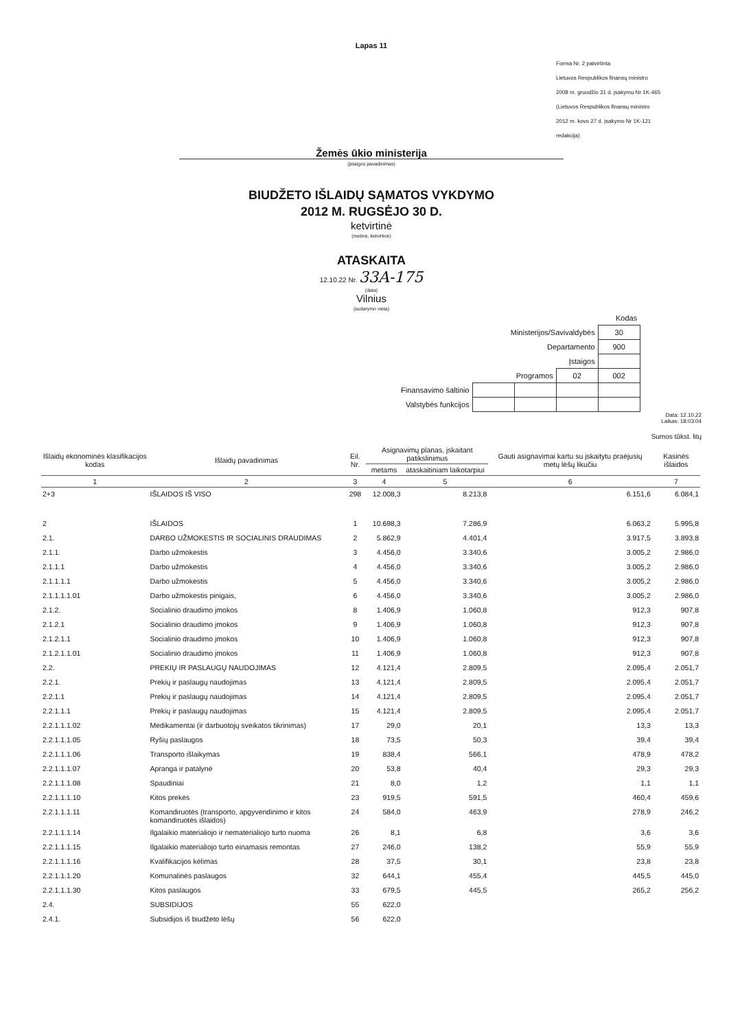Lapas 11
Forma Nr. 2 patvirtinta
Lietuvos Respublikos finansų ministro
2008 m. gruodžio 31 d. įsakymu Nr 1K-465
(Lietuvos Respublikos finansų ministro
2012 m. kovo 27 d. įsakymo Nr 1K-121
redakcija)
Žemės ūkio ministerija
(įstaigos pavadinimas)
BIUDŽETO IŠLAIDŲ SĄMATOS VYKDYMO
2012 M. RUGSĖJO 30 D.
ketvirtinė
(metinė, ketvirtinė)
ATASKAITA
12.10.22 Nr. 33A-175
(data)
Vilnius
(sudarymo vieta)
| Kodas | | | | |
| Ministerijos/Savivaldybės | | | | 30 |
| Departamento | | | | 900 |
| Įstaigos | | | | |
| Programos | | | 02 | 002 |
| Finansavimo šaltinio | | | | |
| Valstybės funkcijos | | | | |
Data: 12.10.22
Laikas: 18:03:04
Sumos tūkst. litų
| Išlaidų ekonominės klasifikacijos kodas | Išlaidų pavadinimas | Eil. Nr. | Asignavimų planas, įskaitant patikslinimus | | Gauti asignavimai kartu su įskaitytu praėjusių metų lėšų likučiu | Kasinės išlaidos |
| --- | --- | --- | --- | --- | --- | --- |
| | | | metams | ataskaitiniam laikotarpiui | | |
| 1 | 2 | 3 | 4 | 5 | 6 | 7 |
| 2+3 | IŠLAIDOS IŠ VISO | 298 | 12.008,3 | 8.213,8 | 6.151,6 | 6.084,1 |
| 2 | IŠLAIDOS | 1 | 10.698,3 | 7.286,9 | 6.063,2 | 5.995,8 |
| 2.1. | DARBO UŽMOKESTIS IR SOCIALINIS DRAUDIMAS | 2 | 5.862,9 | 4.401,4 | 3.917,5 | 3.893,8 |
| 2.1.1. | Darbo užmokestis | 3 | 4.456,0 | 3.340,6 | 3.005,2 | 2.986,0 |
| 2.1.1.1 | Darbo užmokestis | 4 | 4.456,0 | 3.340,6 | 3.005,2 | 2.986,0 |
| 2.1.1.1.1 | Darbo užmokestis | 5 | 4.456,0 | 3.340,6 | 3.005,2 | 2.986,0 |
| 2.1.1.1.1.01 | Darbo užmokestis pinigais, | 6 | 4.456,0 | 3.340,6 | 3.005,2 | 2.986,0 |
| 2.1.2. | Socialinio draudimo įmokos | 8 | 1.406,9 | 1.060,8 | 912,3 | 907,8 |
| 2.1.2.1 | Socialinio draudimo įmokos | 9 | 1.406,9 | 1.060,8 | 912,3 | 907,8 |
| 2.1.2.1.1 | Socialinio draudimo įmokos | 10 | 1.406,9 | 1.060,8 | 912,3 | 907,8 |
| 2.1.2.1.1.01 | Socialinio draudimo įmokos | 11 | 1.406,9 | 1.060,8 | 912,3 | 907,8 |
| 2.2. | PREKIŲ IR PASLAUGŲ NAUDOJIMAS | 12 | 4.121,4 | 2.809,5 | 2.095,4 | 2.051,7 |
| 2.2.1. | Prekių ir paslaugų naudojimas | 13 | 4.121,4 | 2.809,5 | 2.095,4 | 2.051,7 |
| 2.2.1.1 | Prekių ir paslaugų naudojimas | 14 | 4.121,4 | 2.809,5 | 2.095,4 | 2.051,7 |
| 2.2.1.1.1 | Prekių ir paslaugų naudojimas | 15 | 4.121,4 | 2.809,5 | 2.095,4 | 2.051,7 |
| 2.2.1.1.1.02 | Medikamentai (ir darbuotojų sveikatos tikrinimas) | 17 | 29,0 | 20,1 | 13,3 | 13,3 |
| 2.2.1.1.1.05 | Ryšių paslaugos | 18 | 73,5 | 50,3 | 39,4 | 39,4 |
| 2.2.1.1.1.06 | Transporto išlaikymas | 19 | 838,4 | 566,1 | 478,9 | 478,2 |
| 2.2.1.1.1.07 | Apranga ir patalynė | 20 | 53,8 | 40,4 | 29,3 | 29,3 |
| 2.2.1.1.1.08 | Spaudiniai | 21 | 8,0 | 1,2 | 1,1 | 1,1 |
| 2.2.1.1.1.10 | Kitos prekės | 23 | 919,5 | 591,5 | 460,4 | 459,6 |
| 2.2.1.1.1.11 | Komandiruotės (transporto, apgyvendinimo ir kitos komandiruotės išlaidos) | 24 | 584,0 | 463,9 | 278,9 | 246,2 |
| 2.2.1.1.1.14 | Ilgalaikio materialiojo ir nematerialiojo turto nuoma | 26 | 8,1 | 6,8 | 3,6 | 3,6 |
| 2.2.1.1.1.15 | Ilgalaikio materialiojo turto einamasis remontas | 27 | 246,0 | 138,2 | 55,9 | 55,9 |
| 2.2.1.1.1.16 | Kvalifikacijos kėlimas | 28 | 37,5 | 30,1 | 23,8 | 23,8 |
| 2.2.1.1.1.20 | Komunalinės paslaugos | 32 | 644,1 | 455,4 | 445,5 | 445,0 |
| 2.2.1.1.1.30 | Kitos paslaugos | 33 | 679,5 | 445,5 | 265,2 | 256,2 |
| 2.4. | SUBSIDIJOS | 55 | 622,0 | | | |
| 2.4.1. | Subsidijos iš biudžeto lėšų | 56 | 622,0 | | | |